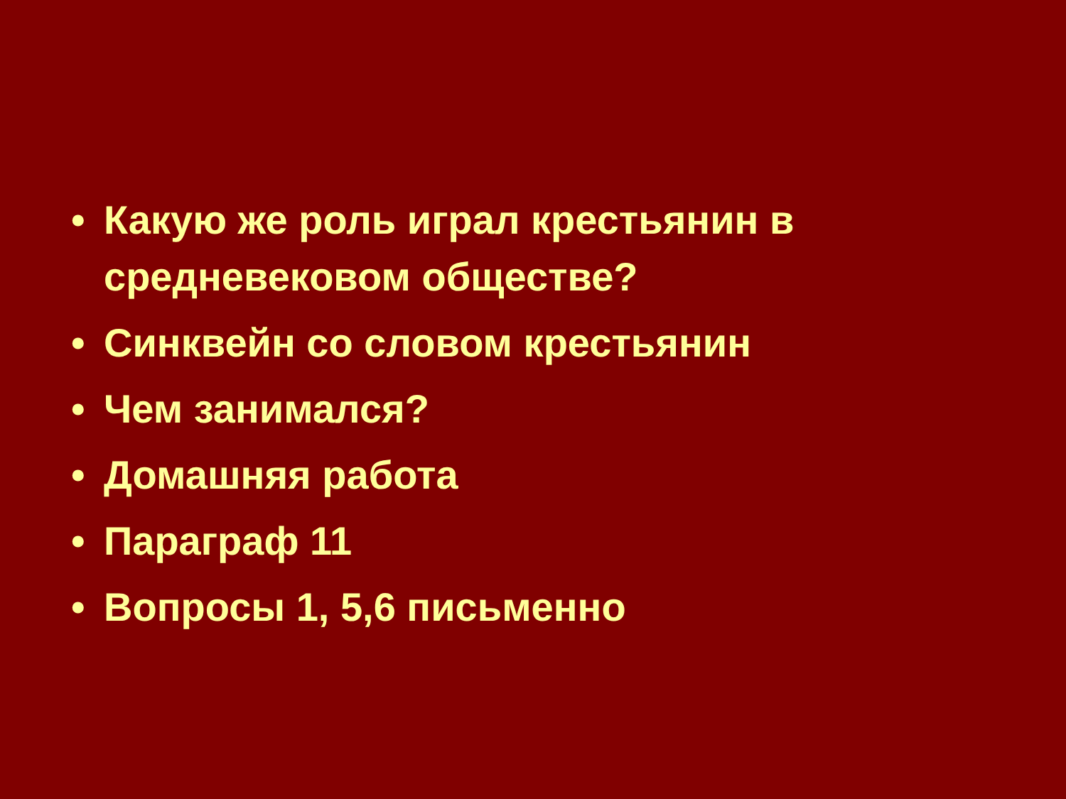• Какую же роль играл крестьянин в средневековом обществе?
• Синквейн со словом крестьянин
• Чем занимался?
• Домашняя работа
• Параграф 11
• Вопросы 1, 5,6 письменно